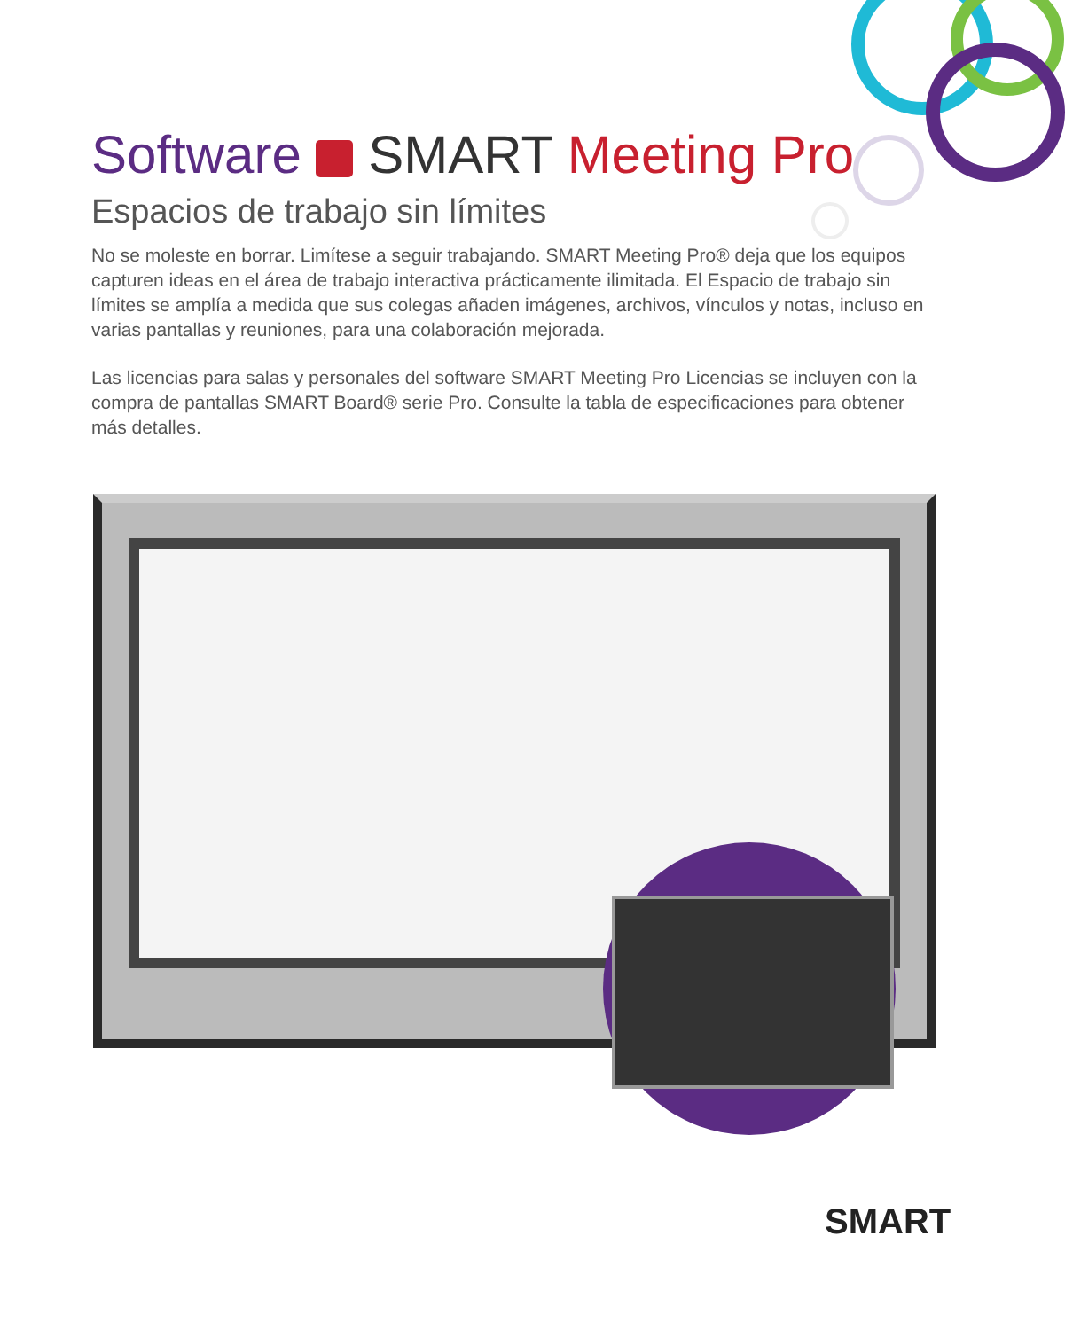Software SMART Meeting Pro
Espacios de trabajo sin límites
No se moleste en borrar. Limítese a seguir trabajando. SMART Meeting Pro® deja que los equipos capturen ideas en el área de trabajo interactiva prácticamente ilimitada. El Espacio de trabajo sin límites se amplía a medida que sus colegas añaden imágenes, archivos, vínculos y notas, incluso en varias pantallas y reuniones, para una colaboración mejorada.
Las licencias para salas y personales del software SMART Meeting Pro Licencias se incluyen con la compra de pantallas SMART Board® serie Pro. Consulte la tabla de especificaciones para obtener más detalles.
SMART